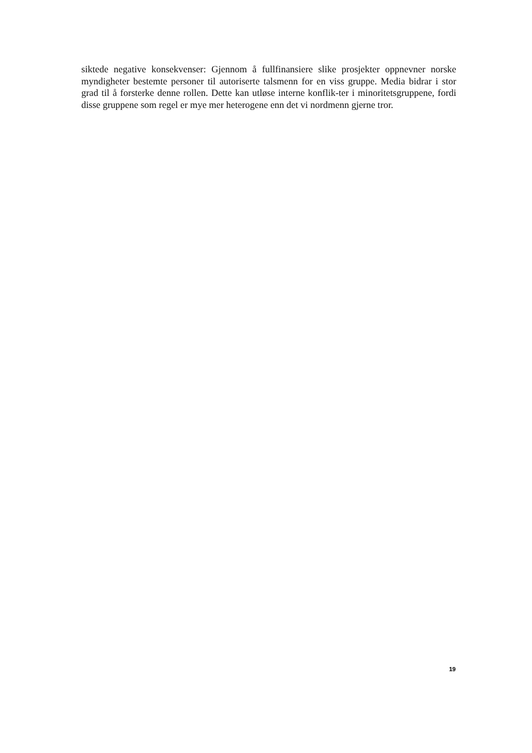siktede negative konsekvenser: Gjennom å fullfinansiere slike prosjekter oppnevner norske myndigheter bestemte personer til autoriserte talsmenn for en viss gruppe. Media bidrar i stor grad til å forsterke denne rollen. Dette kan utløse interne konflik-ter i minoritetsgruppene, fordi disse gruppene som regel er mye mer heterogene enn det vi nordmenn gjerne tror.
19